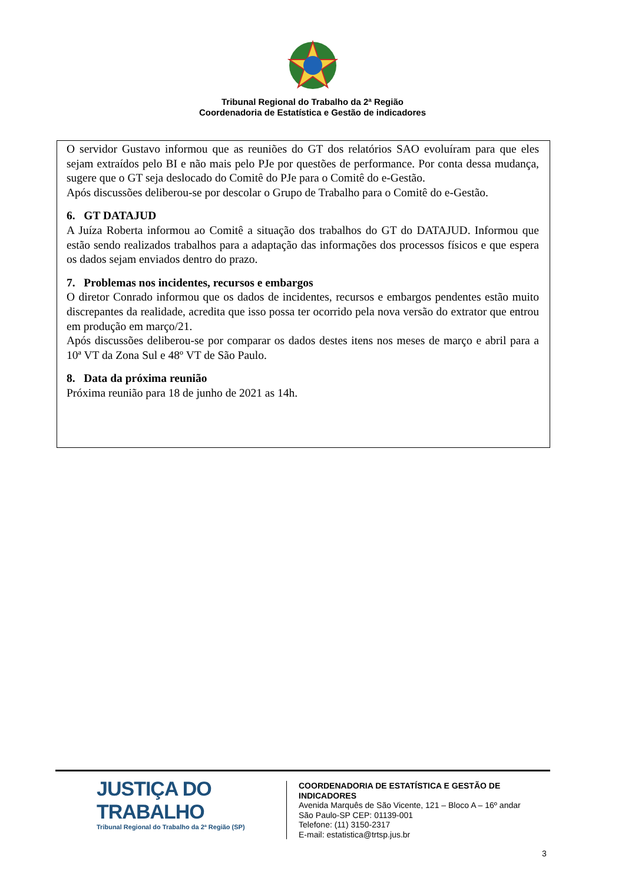Tribunal Regional do Trabalho da 2ª Região
Coordenadoria de Estatística e Gestão de indicadores
O servidor Gustavo informou que as reuniões do GT dos relatórios SAO evoluíram para que eles sejam extraídos pelo BI e não mais pelo PJe por questões de performance. Por conta dessa mudança, sugere que o GT seja deslocado do Comitê do PJe para o Comitê do e-Gestão.
Após discussões deliberou-se por descolar o Grupo de Trabalho para o Comitê do e-Gestão.
6. GT DATAJUD
A Juíza Roberta informou ao Comitê a situação dos trabalhos do GT do DATAJUD. Informou que estão sendo realizados trabalhos para a adaptação das informações dos processos físicos e que espera os dados sejam enviados dentro do prazo.
7. Problemas nos incidentes, recursos e embargos
O diretor Conrado informou que os dados de incidentes, recursos e embargos pendentes estão muito discrepantes da realidade, acredita que isso possa ter ocorrido pela nova versão do extrator que entrou em produção em março/21.
Após discussões deliberou-se por comparar os dados destes itens nos meses de março e abril para a 10ª VT da Zona Sul e 48º VT de São Paulo.
8. Data da próxima reunião
Próxima reunião para 18 de junho de 2021 as 14h.
JUSTIÇA DO TRABALHO
Tribunal Regional do Trabalho da 2ª Região (SP)
COORDENADORIA DE ESTATÍSTICA E GESTÃO DE
INDICADORES
Avenida Marquês de São Vicente, 121 – Bloco A – 16º andar
São Paulo-SP CEP: 01139-001
Telefone: (11) 3150-2317
E-mail: estatistica@trtsp.jus.br
3